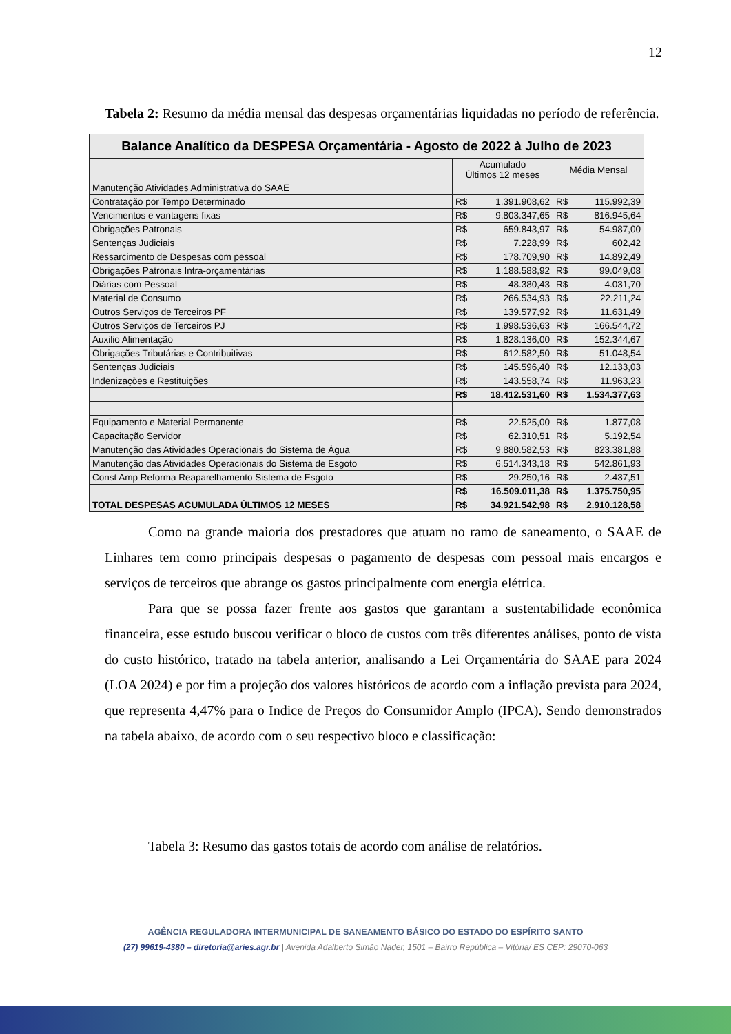12
Tabela 2: Resumo da média mensal das despesas orçamentárias liquidadas no período de referência.
| Balance Analítico da DESPESA Orçamentária - Agosto de 2022 à Julho de 2023 | | |
| --- | --- | --- |
| | Acumulado Últimos 12 meses | Média Mensal |
| Manutenção Atividades Administrativa do SAAE | | |
| Contratação por Tempo Determinado | R$ 1.391.908,62 | R$ 115.992,39 |
| Vencimentos e vantagens fixas | R$ 9.803.347,65 | R$ 816.945,64 |
| Obrigações Patronais | R$ 659.843,97 | R$ 54.987,00 |
| Sentenças Judiciais | R$ 7.228,99 | R$ 602,42 |
| Ressarcimento de Despesas com pessoal | R$ 178.709,90 | R$ 14.892,49 |
| Obrigações Patronais Intra-orçamentárias | R$ 1.188.588,92 | R$ 99.049,08 |
| Diárias com Pessoal | R$ 48.380,43 | R$ 4.031,70 |
| Material de Consumo | R$ 266.534,93 | R$ 22.211,24 |
| Outros Serviços de Terceiros PF | R$ 139.577,92 | R$ 11.631,49 |
| Outros Serviços de Terceiros PJ | R$ 1.998.536,63 | R$ 166.544,72 |
| Auxilio Alimentação | R$ 1.828.136,00 | R$ 152.344,67 |
| Obrigações Tributárias e Contribuitivas | R$ 612.582,50 | R$ 51.048,54 |
| Sentenças Judiciais | R$ 145.596,40 | R$ 12.133,03 |
| Indenizações e Restituições | R$ 143.558,74 | R$ 11.963,23 |
| | R$ 18.412.531,60 | R$ 1.534.377,63 |
| Equipamento e Material Permanente | R$ 22.525,00 | R$ 1.877,08 |
| Capacitação Servidor | R$ 62.310,51 | R$ 5.192,54 |
| Manutenção das Atividades Operacionais do Sistema de Água | R$ 9.880.582,53 | R$ 823.381,88 |
| Manutenção das Atividades Operacionais do Sistema de Esgoto | R$ 6.514.343,18 | R$ 542.861,93 |
| Const Amp Reforma Reaparelhamento Sistema de Esgoto | R$ 29.250,16 | R$ 2.437,51 |
| | R$ 16.509.011,38 | R$ 1.375.750,95 |
| TOTAL DESPESAS ACUMULADA ÚLTIMOS 12 MESES | R$ 34.921.542,98 | R$ 2.910.128,58 |
Como na grande maioria dos prestadores que atuam no ramo de saneamento, o SAAE de Linhares tem como principais despesas o pagamento de despesas com pessoal mais encargos e serviços de terceiros que abrange os gastos principalmente com energia elétrica.
Para que se possa fazer frente aos gastos que garantam a sustentabilidade econômica financeira, esse estudo buscou verificar o bloco de custos com três diferentes análises, ponto de vista do custo histórico, tratado na tabela anterior, analisando a Lei Orçamentária do SAAE para 2024 (LOA 2024) e por fim a projeção dos valores históricos de acordo com a inflação prevista para 2024, que representa 4,47% para o Indice de Preços do Consumidor Amplo (IPCA). Sendo demonstrados na tabela abaixo, de acordo com o seu respectivo bloco e classificação:
Tabela 3: Resumo das gastos totais de acordo com análise de relatórios.
AGÊNCIA REGULADORA INTERMUNICIPAL DE SANEAMENTO BÁSICO DO ESTADO DO ESPÍRITO SANTO
(27) 99619-4380 – diretoria@aries.agr.br | Avenida Adalberto Simão Nader, 1501 – Bairro República – Vitória/ ES CEP: 29070-063